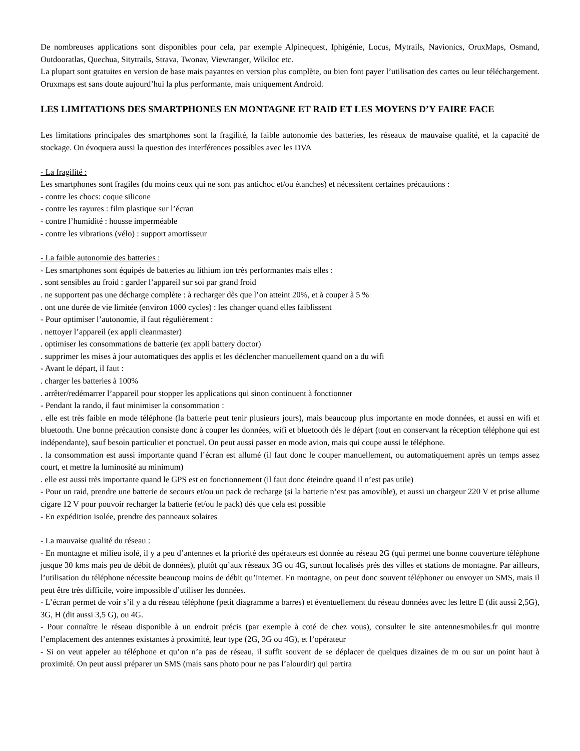De nombreuses applications sont disponibles pour cela, par exemple Alpinequest, Iphigénie, Locus, Mytrails, Navionics, OruxMaps, Osmand, Outdooratlas, Quechua, Sitytrails, Strava, Twonav, Viewranger, Wikiloc etc.
La plupart sont gratuites en version de base mais payantes en version plus complète, ou bien font payer l’utilisation des cartes ou leur téléchargement. Oruxmaps est sans doute aujourd’hui la plus performante, mais uniquement Android.
LES LIMITATIONS DES SMARTPHONES EN MONTAGNE ET RAID ET LES MOYENS D’Y FAIRE FACE
Les limitations principales des smartphones sont la fragilité, la faible autonomie des batteries, les réseaux de mauvaise qualité, et la capacité de stockage. On évoquera aussi la question des interférences possibles avec les DVA
- La fragilité :
Les smartphones sont fragiles (du moins ceux qui ne sont pas antichoc et/ou étanches) et nécessitent certaines précautions :
- contre les chocs: coque silicone
- contre les rayures : film plastique sur l’écran
- contre l’humidité : housse imperméable
- contre les vibrations (vélo) : support amortisseur
- La faible autonomie des batteries :
- Les smartphones sont équipés de batteries au lithium ion très performantes mais elles :
. sont sensibles au froid : garder l’appareil sur soi par grand froid
. ne supportent pas une décharge complète : à recharger dès que l’on atteint 20%, et à couper à 5 %
. ont une durée de vie limitée (environ 1000 cycles) : les changer quand elles faiblissent
- Pour optimiser l’autonomie, il faut régulièrement :
. nettoyer l’appareil (ex appli cleanmaster)
. optimiser les consommations de batterie (ex appli battery doctor)
. supprimer les mises à jour automatiques des applis et les déclencher manuellement quand on a du wifi
- Avant le départ, il faut :
. charger les batteries à 100%
. arrêter/redémarrer l’appareil pour stopper les applications qui sinon continuent à fonctionner
- Pendant la rando, il faut minimiser la consommation :
. elle est très faible en mode téléphone (la batterie peut tenir plusieurs jours), mais beaucoup plus importante en mode données, et aussi en wifi et bluetooth. Une bonne précaution consiste donc à couper les données, wifi et bluetooth dés le départ (tout en conservant la réception téléphone qui est indépendante), sauf besoin particulier et ponctuel. On peut aussi passer en mode avion, mais qui coupe aussi le téléphone.
. la consommation est aussi importante quand l’écran est allumé (il faut donc le couper manuellement, ou automatiquement après un temps assez court, et mettre la luminosité au minimum)
. elle est aussi très importante quand le GPS est en fonctionnement (il faut donc éteindre quand il n’est pas utile)
- Pour un raid, prendre une batterie de secours et/ou un pack de recharge (si la batterie n’est pas amovible), et aussi un chargeur 220 V et prise allume cigare 12 V pour pouvoir recharger la batterie (et/ou le pack) dés que cela est possible
- En expédition isolée, prendre des panneaux solaires
- La mauvaise qualité du réseau :
- En montagne et milieu isolé, il y a peu d’antennes et la priorité des opérateurs est donnée au réseau 2G (qui permet une bonne couverture téléphone jusque 30 kms mais peu de débit de données), plutôt qu’aux réseaux 3G ou 4G, surtout localisés prés des villes et stations de montagne. Par ailleurs, l’utilisation du téléphone nécessite beaucoup moins de débit qu’internet. En montagne, on peut donc souvent téléphoner ou envoyer un SMS, mais il peut être très difficile, voire impossible d’utiliser les données.
- L’écran permet de voir s’il y a du réseau téléphone (petit diagramme a barres) et éventuellement du réseau données avec les lettre E (dit aussi 2,5G), 3G, H (dit aussi 3,5 G), ou 4G.
- Pour connaître le réseau disponible à un endroit précis (par exemple à coté de chez vous), consulter le site antennesmobiles.fr qui montre l’emplacement des antennes existantes à proximité, leur type (2G, 3G ou 4G), et l’opérateur
- Si on veut appeler au téléphone et qu’on n’a pas de réseau, il suffit souvent de se déplacer de quelques dizaines de m ou sur un point haut à proximité. On peut aussi préparer un SMS (mais sans photo pour ne pas l’alourdir) qui partira